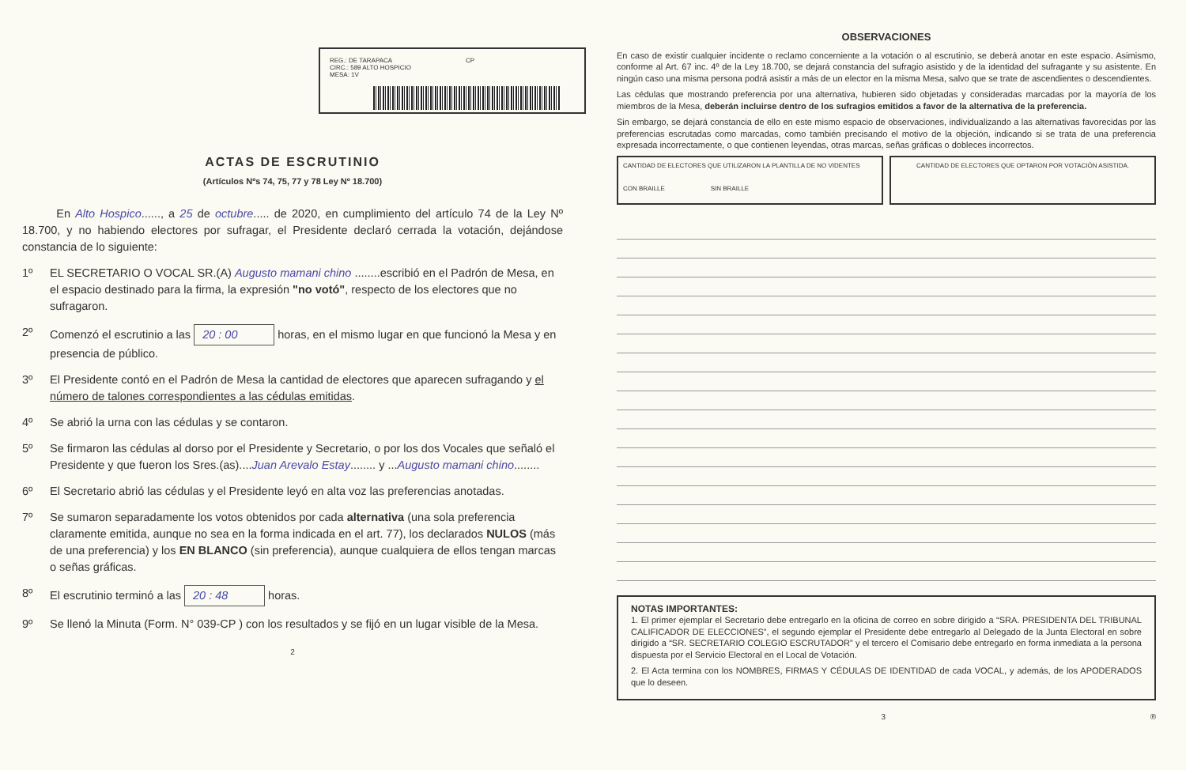REG.: DE TARAPACA CP
CIRC.: 589 ALTO HOSPICIO
MESA: 1V
ACTAS DE ESCRUTINIO
(Artículos Nºs 74, 75, 77 y 78 Ley Nº 18.700)
En Alto Hospico......, a 25 de octubre..... de 2020, en cumplimiento del artículo 74 de la Ley Nº 18.700, y no habiendo electores por sufragar, el Presidente declaró cerrada la votación, dejándose constancia de lo siguiente:
1º EL SECRETARIO O VOCAL SR.(A) Augusto mamani chino ........escribió en el Padrón de Mesa, en el espacio destinado para la firma, la expresión "no votó", respecto de los electores que no sufragaron.
2º Comenzó el escrutinio a las 20 : 00 horas, en el mismo lugar en que funcionó la Mesa y en presencia de público.
3º El Presidente contó en el Padrón de Mesa la cantidad de electores que aparecen sufragando y el número de talones correspondientes a las cédulas emitidas.
4º Se abrió la urna con las cédulas y se contaron.
5º Se firmaron las cédulas al dorso por el Presidente y Secretario, o por los dos Vocales que señaló el Presidente y que fueron los Sres.(as)....Juan Arevalo Estay........ y ...Augusto mamani chino........
6º El Secretario abrió las cédulas y el Presidente leyó en alta voz las preferencias anotadas.
7º Se sumaron separadamente los votos obtenidos por cada alternativa (una sola preferencia claramente emitida, aunque no sea en la forma indicada en el art. 77), los declarados NULOS (más de una preferencia) y los EN BLANCO (sin preferencia), aunque cualquiera de ellos tengan marcas o señas gráficas.
8º El escrutinio terminó a las 20 : 48 horas.
9º Se llenó la Minuta (Form. N° 039-CP ) con los resultados y se fijó en un lugar visible de la Mesa.
2
OBSERVACIONES
En caso de existir cualquier incidente o reclamo concerniente a la votación o al escrutinio, se deberá anotar en este espacio. Asimismo, conforme al Art. 67 inc. 4º de la Ley 18.700, se dejará constancia del sufragio asistido y de la identidad del sufragante y su asistente. En ningún caso una misma persona podrá asistir a más de un elector en la misma Mesa, salvo que se trate de ascendientes o descendientes.
Las cédulas que mostrando preferencia por una alternativa, hubieren sido objetadas y consideradas marcadas por la mayoría de los miembros de la Mesa, deberán incluirse dentro de los sufragios emitidos a favor de la alternativa de la preferencia.
Sin embargo, se dejará constancia de ello en este mismo espacio de observaciones, individualizando a las alternativas favorecidas por las preferencias escrutadas como marcadas, como también precisando el motivo de la objeción, indicando si se trata de una preferencia expresada incorrectamente, o que contienen leyendas, otras marcas, señas gráficas o dobleces incorrectos.
CANTIDAD DE ELECTORES QUE UTILIZARON LA PLANTILLA DE NO VIDENTES
CON BRAILLE SIN BRAILLE
CANTIDAD DE ELECTORES QUE OPTARON POR VOTACIÓN ASISTIDA.
NOTAS IMPORTANTES:
1. El primer ejemplar el Secretario debe entregarlo en la oficina de correo en sobre dirigido a “SRA. PRESIDENTA DEL TRIBUNAL CALIFICADOR DE ELECCIONES”, el segundo ejemplar el Presidente debe entregarlo al Delegado de la Junta Electoral en sobre dirigido a “SR. SECRETARIO COLEGIO ESCRUTADOR” y el tercero el Comisario debe entregarlo en forma inmediata a la persona dispuesta por el Servicio Electoral en el Local de Votación.
2. El Acta termina con los NOMBRES, FIRMAS Y CÉDULAS DE IDENTIDAD de cada VOCAL, y además, de los APODERADOS que lo deseen.
3 ®